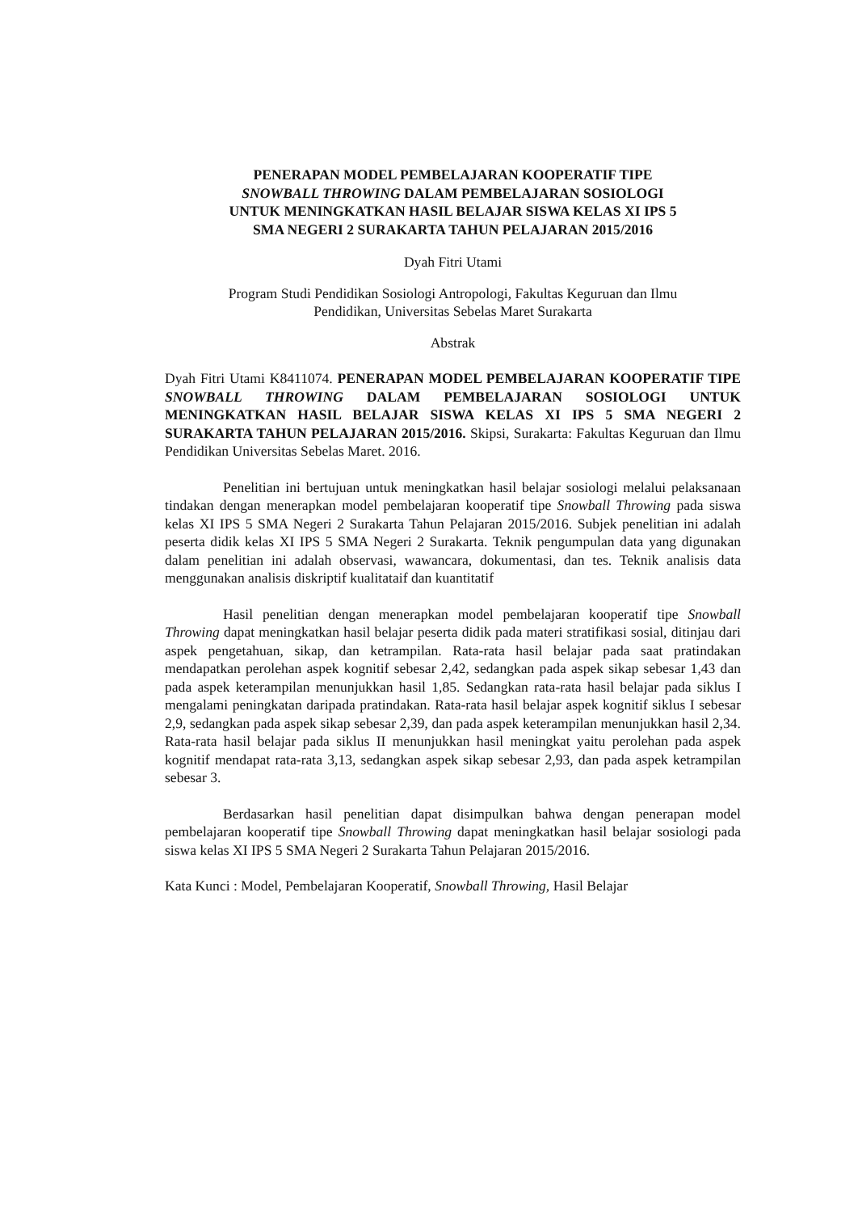PENERAPAN MODEL PEMBELAJARAN KOOPERATIF TIPE
SNOWBALL THROWING DALAM PEMBELAJARAN SOSIOLOGI
UNTUK MENINGKATKAN HASIL BELAJAR SISWA KELAS XI IPS 5
SMA NEGERI 2 SURAKARTA TAHUN PELAJARAN 2015/2016
Dyah Fitri Utami
Program Studi Pendidikan Sosiologi Antropologi, Fakultas Keguruan dan Ilmu
Pendidikan, Universitas Sebelas Maret Surakarta
Abstrak
Dyah Fitri Utami K8411074. PENERAPAN MODEL PEMBELAJARAN KOOPERATIF TIPE SNOWBALL THROWING DALAM PEMBELAJARAN SOSIOLOGI UNTUK MENINGKATKAN HASIL BELAJAR SISWA KELAS XI IPS 5 SMA NEGERI 2 SURAKARTA TAHUN PELAJARAN 2015/2016. Skipsi, Surakarta: Fakultas Keguruan dan Ilmu Pendidikan Universitas Sebelas Maret. 2016.
Penelitian ini bertujuan untuk meningkatkan hasil belajar sosiologi melalui pelaksanaan tindakan dengan menerapkan model pembelajaran kooperatif tipe Snowball Throwing pada siswa kelas XI IPS 5 SMA Negeri 2 Surakarta Tahun Pelajaran 2015/2016. Subjek penelitian ini adalah peserta didik kelas XI IPS 5 SMA Negeri 2 Surakarta. Teknik pengumpulan data yang digunakan dalam penelitian ini adalah observasi, wawancara, dokumentasi, dan tes. Teknik analisis data menggunakan analisis diskriptif kualitataif dan kuantitatif
Hasil penelitian dengan menerapkan model pembelajaran kooperatif tipe Snowball Throwing dapat meningkatkan hasil belajar peserta didik pada materi stratifikasi sosial, ditinjau dari aspek pengetahuan, sikap, dan ketrampilan. Rata-rata hasil belajar pada saat pratindakan mendapatkan perolehan aspek kognitif sebesar 2,42, sedangkan pada aspek sikap sebesar 1,43 dan pada aspek keterampilan menunjukkan hasil 1,85. Sedangkan rata-rata hasil belajar pada siklus I mengalami peningkatan daripada pratindakan. Rata-rata hasil belajar aspek kognitif siklus I sebesar 2,9, sedangkan pada aspek sikap sebesar 2,39, dan pada aspek keterampilan menunjukkan hasil 2,34. Rata-rata hasil belajar pada siklus II menunjukkan hasil meningkat yaitu perolehan pada aspek kognitif mendapat rata-rata 3,13, sedangkan aspek sikap sebesar 2,93, dan pada aspek ketrampilan sebesar 3.
Berdasarkan hasil penelitian dapat disimpulkan bahwa dengan penerapan model pembelajaran kooperatif tipe Snowball Throwing dapat meningkatkan hasil belajar sosiologi pada siswa kelas XI IPS 5 SMA Negeri 2 Surakarta Tahun Pelajaran 2015/2016.
Kata Kunci : Model, Pembelajaran Kooperatif, Snowball Throwing, Hasil Belajar